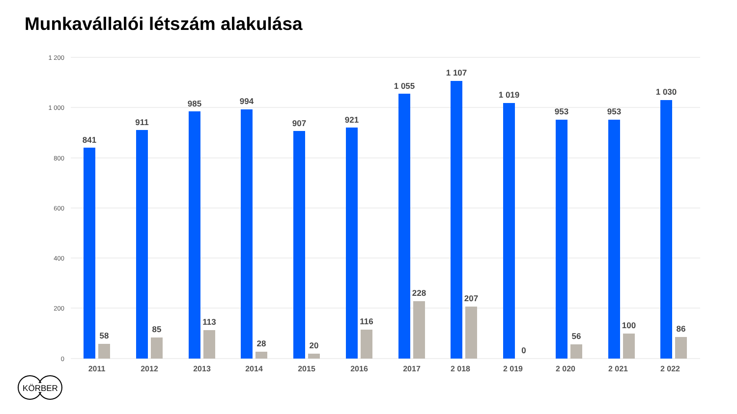Munkavállalói létszám alakulása
1 200
1 000
800
600
400
200
0
841
58
911
85
985
113
994
28
907
20
921
116
1 055
228
1 107
207
1 019
0
953
56
953
100
1 030
86
2011
2012
2013
2014
2015
2016
2017
2 018
2 019
2 020
2 021
2 022
KÖRBER